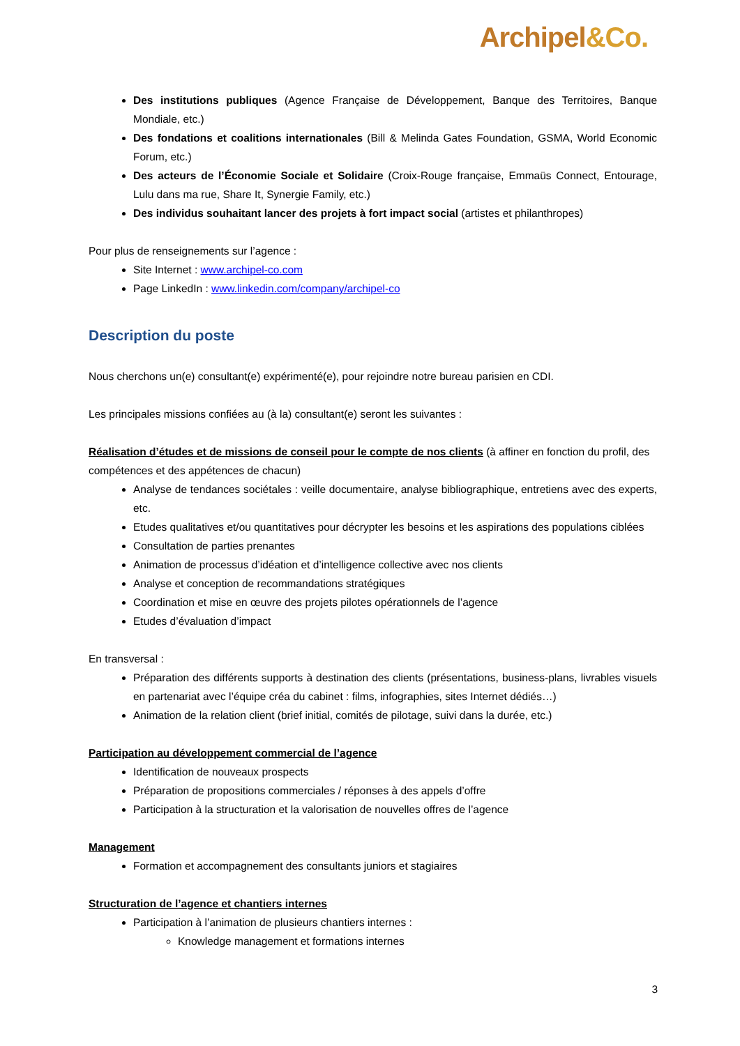Archipel&Co.
Des institutions publiques (Agence Française de Développement, Banque des Territoires, Banque Mondiale, etc.)
Des fondations et coalitions internationales (Bill & Melinda Gates Foundation, GSMA, World Economic Forum, etc.)
Des acteurs de l’Économie Sociale et Solidaire (Croix-Rouge française, Emmaüs Connect, Entourage, Lulu dans ma rue, Share It, Synergie Family, etc.)
Des individus souhaitant lancer des projets à fort impact social (artistes et philanthropes)
Pour plus de renseignements sur l’agence :
Site Internet : www.archipel-co.com
Page LinkedIn : www.linkedin.com/company/archipel-co
Description du poste
Nous cherchons un(e) consultant(e) expérimenté(e), pour rejoindre notre bureau parisien en CDI.
Les principales missions confiées au (à la) consultant(e) seront les suivantes :
Réalisation d’études et de missions de conseil pour le compte de nos clients (à affiner en fonction du profil, des compétences et des appétences de chacun)
Analyse de tendances sociétales : veille documentaire, analyse bibliographique, entretiens avec des experts, etc.
Etudes qualitatives et/ou quantitatives pour décrypter les besoins et les aspirations des populations ciblées
Consultation de parties prenantes
Animation de processus d’idéation et d’intelligence collective avec nos clients
Analyse et conception de recommandations stratégiques
Coordination et mise en œuvre des projets pilotes opérationnels de l’agence
Etudes d’évaluation d’impact
En transversal :
Préparation des différents supports à destination des clients (présentations, business-plans, livrables visuels en partenariat avec l’équipe créa du cabinet : films, infographies, sites Internet dédiés…)
Animation de la relation client (brief initial, comités de pilotage, suivi dans la durée, etc.)
Participation au développement commercial de l’agence
Identification de nouveaux prospects
Préparation de propositions commerciales / réponses à des appels d’offre
Participation à la structuration et la valorisation de nouvelles offres de l’agence
Management
Formation et accompagnement des consultants juniors et stagiaires
Structuration de l’agence et chantiers internes
Participation à l’animation de plusieurs chantiers internes :
Knowledge management et formations internes
3